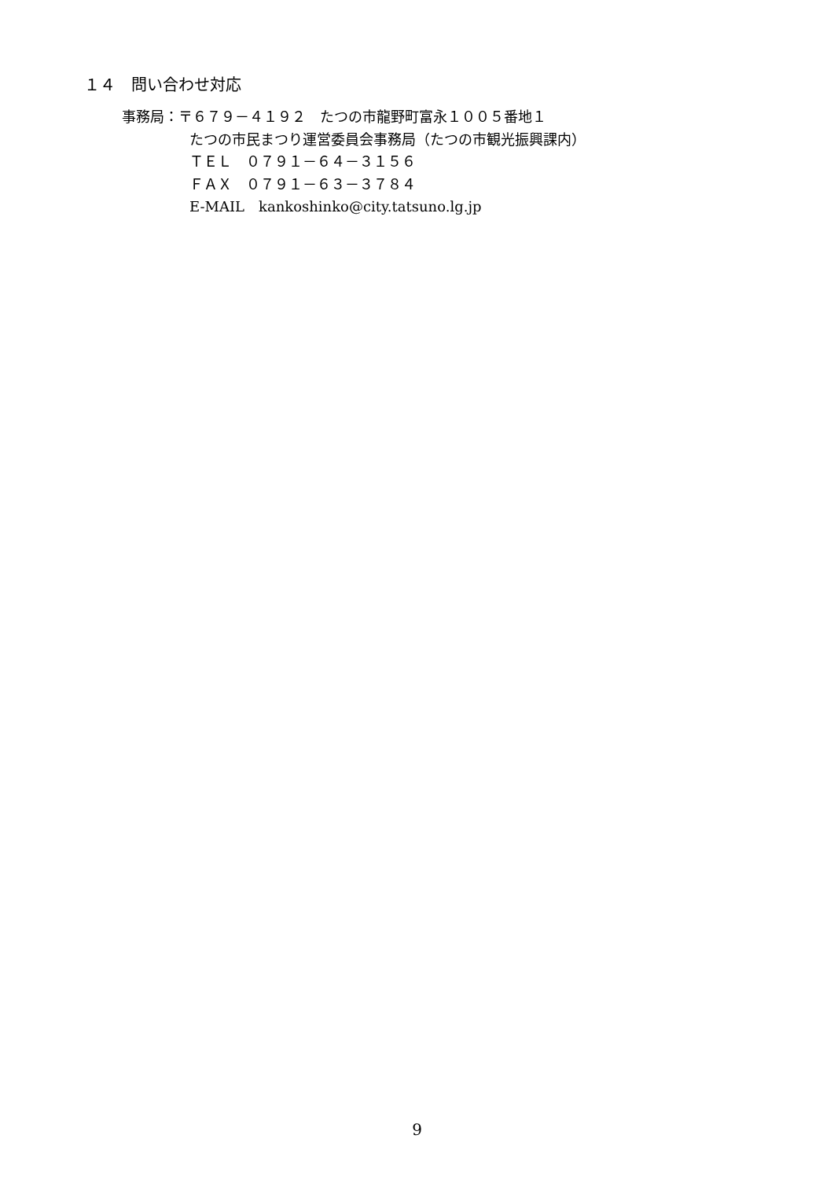１４　問い合わせ対応
事務局：〒６７９－４１９２　たつの市龍野町富永１００５番地１
たつの市民まつり運営委員会事務局（たつの市観光振興課内）
ＴＥＬ　０７９１－６４－３１５６
ＦＡＸ　０７９１－６３－３７８４
E-MAIL　kankoshinko@city.tatsuno.lg.jp
9